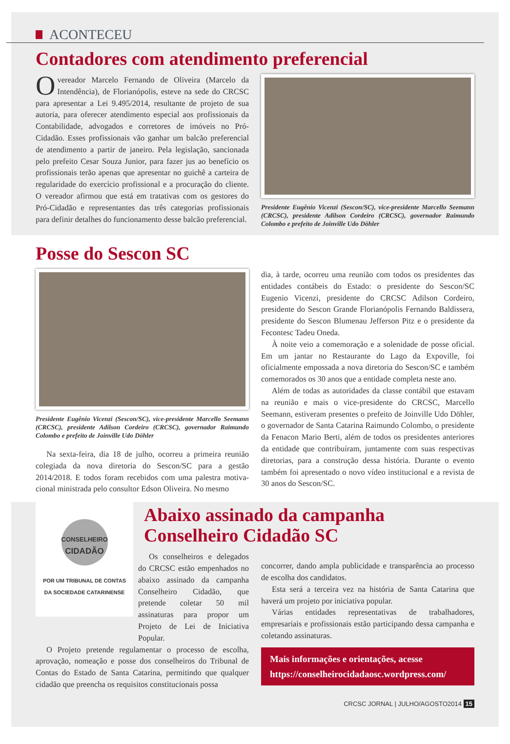ACONTECEU
Contadores com atendimento preferencial
O vereador Marcelo Fernando de Oliveira (Marcelo da Intendência), de Florianópolis, esteve na sede do CRCSC para apresentar a Lei 9.495/2014, resultante de projeto de sua autoria, para oferecer atendimento especial aos profissionais da Contabilidade, advogados e corretores de imóveis no Pró-Cidadão. Esses profissionais vão ganhar um balcão preferencial de atendimento a partir de janeiro. Pela legislação, sancionada pelo prefeito Cesar Souza Junior, para fazer jus ao benefício os profissionais terão apenas que apresentar no guichê a carteira de regularidade do exercício profissional e a procuração do cliente. O vereador afirmou que está em tratativas com os gestores do Pró-Cidadão e representantes das três categorias profissionais para definir detalhes do funcionamento desse balcão preferencial.
Presidente Eugênio Vicenzi (Sescon/SC), vice-presidente Marcello Seemann (CRCSC), presidente Adilson Cordeiro (CRCSC), governador Raimundo Colombo e prefeito de Joinville Udo Döhler
Posse do Sescon SC
Presidente Eugênio Vicenzi (Sescon/SC), vice-presidente Marcello Seemann (CRCSC), presidente Adilson Cordeiro (CRCSC), governador Raimundo Colombo e prefeito de Joinville Udo Döhler
Na sexta-feira, dia 18 de julho, ocorreu a primeira reunião colegiada da nova diretoria do Sescon/SC para a gestão 2014/2018. E todos foram recebidos com uma palestra motiva-cional ministrada pelo consultor Edson Oliveira. No mesmo
dia, à tarde, ocorreu uma reunião com todos os presidentes das entidades contábeis do Estado: o presidente do Sescon/SC Eugenio Vicenzi, presidente do CRCSC Adilson Cordeiro, presidente do Sescon Grande Florianópolis Fernando Baldissera, presidente do Sescon Blumenau Jefferson Pitz e o presidente da Fecontesc Tadeu Oneda.
À noite veio a comemoração e a solenidade de posse oficial. Em um jantar no Restaurante do Lago da Expoville, foi oficialmente empossada a nova diretoria do Sescon/SC e também comemorados os 30 anos que a entidade completa neste ano.
Além de todas as autoridades da classe contábil que estavam na reunião e mais o vice-presidente do CRCSC, Marcello Seemann, estiveram presentes o prefeito de Joinville Udo Döhler, o governador de Santa Catarina Raimundo Colombo, o presidente da Fenacon Mario Berti, além de todos os presidentes anteriores da entidade que contribuíram, juntamente com suas respectivas diretorias, para a construção dessa história. Durante o evento também foi apresentado o novo vídeo institucional e a revista de 30 anos do Sescon/SC.
CONSELHEIRO
CIDADÃO
POR UM TRIBUNAL DE CONTAS
DA SOCIEDADE CATARINENSE
Os conselheiros e delegados do CRCSC estão empenhados no abaixo assinado da campanha Conselheiro Cidadão, que pretende coletar 50 mil assinaturas para propor um Projeto de Lei de Iniciativa Popular.
O Projeto pretende regulamentar o processo de escolha, aprovação, nomeação e posse dos conselheiros do Tribunal de Contas do Estado de Santa Catarina, permitindo que qualquer cidadão que preencha os requisitos constitucionais possa
Abaixo assinado da campanha
Conselheiro Cidadão SC
concorrer, dando ampla publicidade e transparência ao processo de escolha dos candidatos.
Esta será a terceira vez na história de Santa Catarina que haverá um projeto por iniciativa popular.
Várias entidades representativas de trabalhadores, empresariais e profissionais estão participando dessa campanha e coletando assinaturas.
Mais informações e orientações, acesse
https://conselheirocidadaosc.wordpress.com/
CRCSC JORNAL | JULHO/AGOSTO2014 15